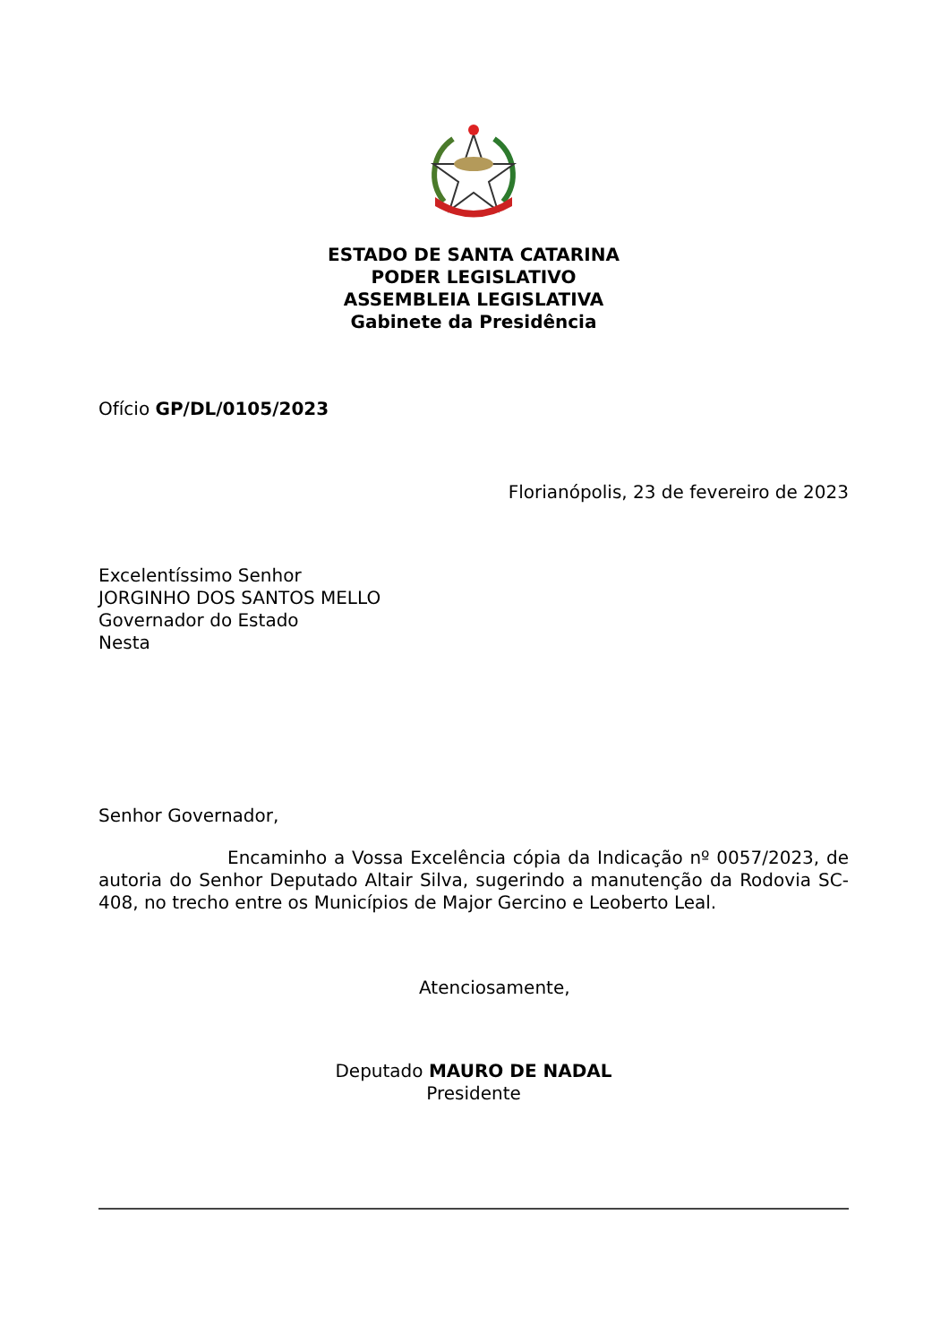ESTADO DE SANTA CATARINA
PODER LEGISLATIVO
ASSEMBLEIA LEGISLATIVA
Gabinete da Presidência
Ofício GP/DL/0105/2023
Florianópolis, 23 de fevereiro de 2023
Excelentíssimo Senhor
JORGINHO DOS SANTOS MELLO
Governador do Estado
Nesta
Senhor Governador,
Encaminho a Vossa Excelência cópia da Indicação nº 0057/2023, de autoria do Senhor Deputado Altair Silva, sugerindo a manutenção da Rodovia SC-408, no trecho entre os Municípios de Major Gercino e Leoberto Leal.
Atenciosamente,
Deputado MAURO DE NADAL
Presidente